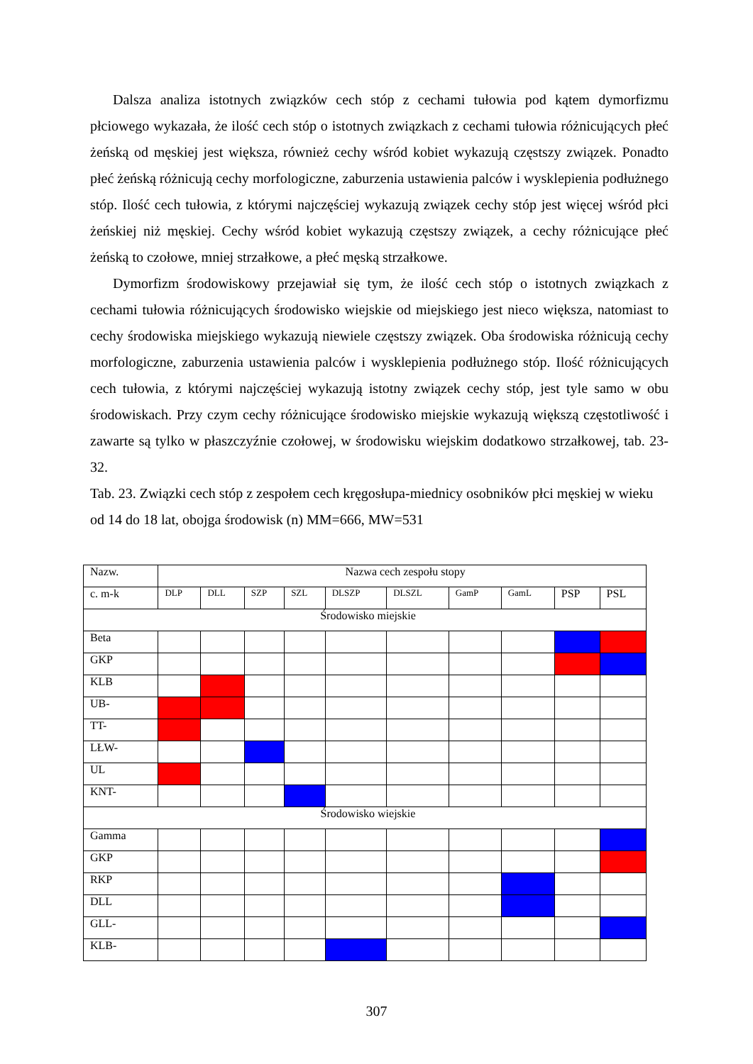Dalsza analiza istotnych związków cech stóp z cechami tułowia pod kątem dymorfizmu płciowego wykazała, że ilość cech stóp o istotnych związkach z cechami tułowia różnicujących płeć żeńską od męskiej jest większa, również cechy wśród kobiet wykazują częstszy związek. Ponadto płeć żeńską różnicują cechy morfologiczne, zaburzenia ustawienia palców i wysklepienia podłużnego stóp. Ilość cech tułowia, z którymi najczęściej wykazują związek cechy stóp jest więcej wśród płci żeńskiej niż męskiej. Cechy wśród kobiet wykazują częstszy związek, a cechy różnicujące płeć żeńską to czołowe, mniej strzałkowe, a płeć męską strzałkowe.
Dymorfizm środowiskowy przejawiał się tym, że ilość cech stóp o istotnych związkach z cechami tułowia różnicujących środowisko wiejskie od miejskiego jest nieco większa, natomiast to cechy środowiska miejskiego wykazują niewiele częstszy związek. Oba środowiska różnicują cechy morfologiczne, zaburzenia ustawienia palców i wysklepienia podłużnego stóp. Ilość różnicujących cech tułowia, z którymi najczęściej wykazują istotny związek cechy stóp, jest tyle samo w obu środowiskach. Przy czym cechy różnicujące środowisko miejskie wykazują większą częstotliwość i zawarte są tylko w płaszczyźnie czołowej, w środowisku wiejskim dodatkowo strzałkowej, tab. 23-32.
Tab. 23. Związki cech stóp z zespołem cech kręgosłupa-miednicy osobników płci męskiej w wieku od 14 do 18 lat, obojga środowisk (n) MM=666, MW=531
| Nazw. | Nazwa cech zespołu stopy | | | | | | | | | |
| --- | --- | --- | --- | --- | --- | --- | --- | --- | --- | --- |
| c. m-k | DLP | DLL | SZP | SZL | DLSZP | DLSZL | GamP | GamL | PSP | PSL |
| Środowisko miejskie | | | | | | | | | | |
| Beta | | | | | | | | | | |
| GKP | | | | | | | | | | |
| KLB | | | | | | | | | | |
| UB- | | | | | | | | | | |
| TT- | | | | | | | | | | |
| LŁW- | | | | | | | | | | |
| UL | | | | | | | | | | |
| KNT- | | | | | | | | | | |
| Środowisko wiejskie | | | | | | | | | | |
| Gamma | | | | | | | | | | |
| GKP | | | | | | | | | | |
| RKP | | | | | | | | | | |
| DLL | | | | | | | | | | |
| GLL- | | | | | | | | | | |
| KLB- | | | | | | | | | | |
307